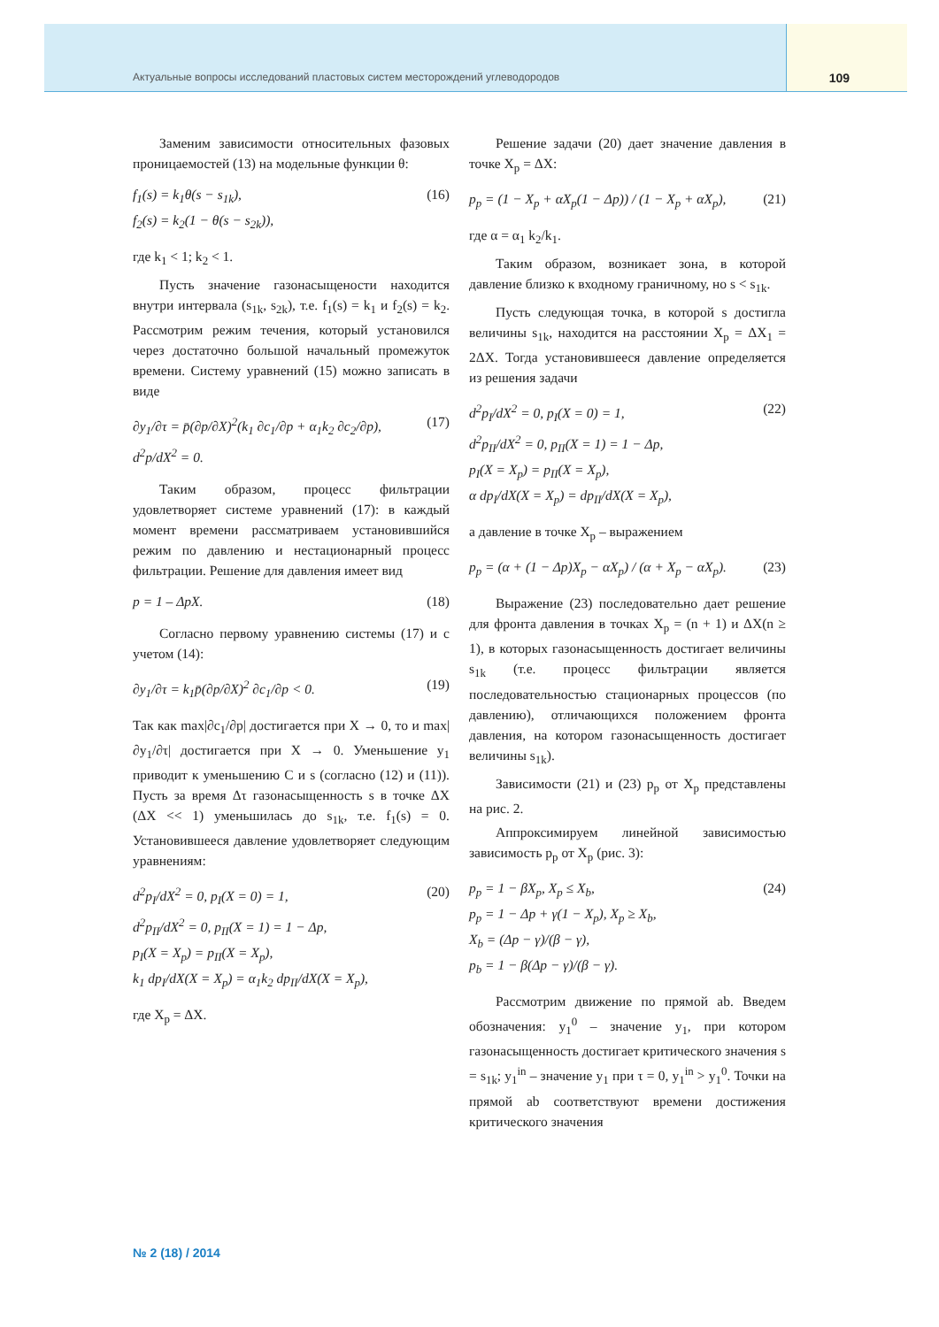Актуальные вопросы исследований пластовых систем месторождений углеводородов 109
Заменим зависимости относительных фазовых проницаемостей (13) на модельные функции θ:
f<sub>1</sub>(s) = k<sub>1</sub>θ(s − s<sub>1k</sub>),
f<sub>2</sub>(s) = k<sub>2</sub>(1 − θ(s − s<sub>2k</sub>)), (16)
где k<sub>1</sub> < 1; k<sub>2</sub> < 1.
Пусть значение газонасыщености находится внутри интервала (s<sub>1k</sub>, s<sub>2k</sub>), т.е. f<sub>1</sub>(s) = k<sub>1</sub> и f<sub>2</sub>(s) = k<sub>2</sub>. Рассмотрим режим течения, который установился через достаточно большой начальный промежуток времени. Систему уравнений (15) можно записать в виде
∂y<sub>1</sub>/∂τ = p̄(∂p/∂X)<sup>2</sup>(k<sub>1</sub> ∂c<sub>1</sub>/∂p + α<sub>1</sub>k<sub>2</sub> ∂c<sub>2</sub>/∂p),
d<sup>2</sup>p/dX<sup>2</sup> = 0. (17)
Таким образом, процесс фильтрации удовлетворяет системе уравнений (17): в каждый момент времени рассматриваем установившийся режим по давлению и нестационарный процесс фильтрации. Решение для давления имеет вид
p = 1 – ΔpX. (18)
Согласно первому уравнению системы (17) и с учетом (14):
∂y<sub>1</sub>/∂τ = k<sub>1</sub>p̄(∂p/∂X)<sup>2</sup> ∂c<sub>1</sub>/∂p < 0. (19)
Так как max|∂c<sub>1</sub>/∂p| достигается при X → 0, то и max|∂y<sub>1</sub>/∂τ| достигается при X → 0. Уменьшение y<sub>1</sub> приводит к уменьшению C и s (согласно (12) и (11)). Пусть за время Δτ газонасыщенность s в точке ΔX (ΔX << 1) уменьшилась до s<sub>1k</sub>, т.е. f<sub>1</sub>(s) = 0. Установившееся давление удовлетворяет следующим уравнениям:
d<sup>2</sup>p<sub>I</sub>/dX<sup>2</sup> = 0, p<sub>I</sub>(X = 0) = 1,
d<sup>2</sup>p<sub>II</sub>/dX<sup>2</sup> = 0, p<sub>II</sub>(X = 1) = 1 − Δp,
p<sub>I</sub>(X = X<sub>p</sub>) = p<sub>II</sub>(X = X<sub>p</sub>),
k<sub>1</sub> dp<sub>I</sub>/dX(X = X<sub>p</sub>) = α<sub>1</sub>k<sub>2</sub> dp<sub>II</sub>/dX(X = X<sub>p</sub>), (20)
где X<sub>p</sub> = ΔX.
Решение задачи (20) дает значение давления в точке X<sub>p</sub> = ΔX:
p<sub>p</sub> = (1 − X<sub>p</sub> + αX<sub>p</sub>(1 − Δp)) / (1 − X<sub>p</sub> + αX<sub>p</sub>), (21)
где α = α<sub>1</sub> k<sub>2</sub>/k<sub>1</sub>.
Таким образом, возникает зона, в которой давление близко к входному граничному, но s < s<sub>1k</sub>.
Пусть следующая точка, в которой s достигла величины s<sub>1k</sub>, находится на расстоянии X<sub>p</sub> = ΔX<sub>1</sub> = 2ΔX. Тогда установившееся давление определяется из решения задачи
d<sup>2</sup>p<sub>I</sub>/dX<sup>2</sup> = 0, p<sub>I</sub>(X = 0) = 1,
d<sup>2</sup>p<sub>II</sub>/dX<sup>2</sup> = 0, p<sub>II</sub>(X = 1) = 1 − Δp,
p<sub>I</sub>(X = X<sub>p</sub>) = p<sub>II</sub>(X = X<sub>p</sub>),
α dp<sub>I</sub>/dX(X = X<sub>p</sub>) = dp<sub>II</sub>/dX(X = X<sub>p</sub>), (22)
а давление в точке X<sub>p</sub> – выражением
p<sub>p</sub> = (α + (1 − Δp)X<sub>p</sub> − αX<sub>p</sub>) / (α + X<sub>p</sub> − αX<sub>p</sub>). (23)
Выражение (23) последовательно дает решение для фронта давления в точках X<sub>p</sub> = (n + 1) и ΔX(n ≥ 1), в которых газонасыщенность достигает величины s<sub>1k</sub> (т.е. процесс фильтрации является последовательностью стационарных процессов (по давлению), отличающихся положением фронта давления, на котором газонасыщенность достигает величины s<sub>1k</sub>).
Зависимости (21) и (23) p<sub>p</sub> от X<sub>p</sub> представлены на рис. 2.
Аппроксимируем линейной зависимостью зависимость p<sub>p</sub> от X<sub>p</sub> (рис. 3):
p<sub>p</sub> = 1 − βX<sub>p</sub>, X<sub>p</sub> ≤ X<sub>b</sub>,
p<sub>p</sub> = 1 − Δp + γ(1 − X<sub>p</sub>), X<sub>p</sub> ≥ X<sub>b</sub>,
X<sub>b</sub> = (Δp − γ)/(β − γ),
p<sub>b</sub> = 1 − β(Δp − γ)/(β − γ). (24)
Рассмотрим движение по прямой ab. Введем обозначения: y<sub>1</sub><sup>0</sup> – значение y<sub>1</sub>, при котором газонасыщенность достигает критического значения s = s<sub>1k</sub>; y<sub>1</sub><sup>in</sup> – значение y<sub>1</sub> при τ = 0, y<sub>1</sub><sup>in</sup> > y<sub>1</sub><sup>0</sup>. Точки на прямой ab соответствуют времени достижения критического значения
№ 2 (18) / 2014